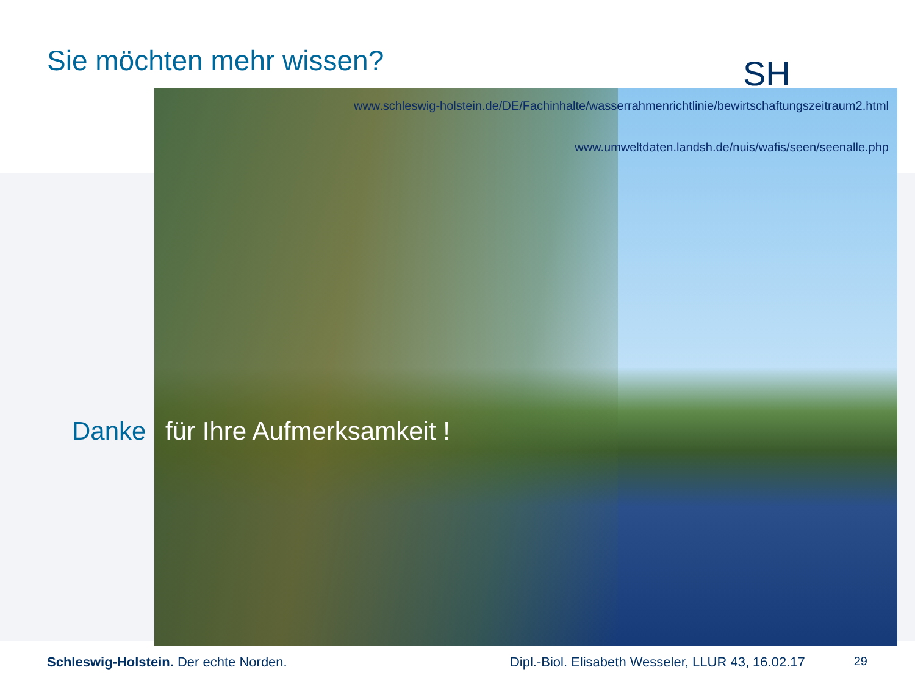Sie möchten mehr wissen?
SH
www.schleswig-holstein.de/DE/Fachinhalte/wasserrahmenrichtlinie/bewirtschaftungszeitraum2.html
www.umweltdaten.landsh.de/nuis/wafis/seen/seenalle.php
Danke für Ihre Aufmerksamkeit !
Schleswig-Holstein. Der echte Norden.
Dipl.-Biol. Elisabeth Wesseler, LLUR 43, 16.02.17
29